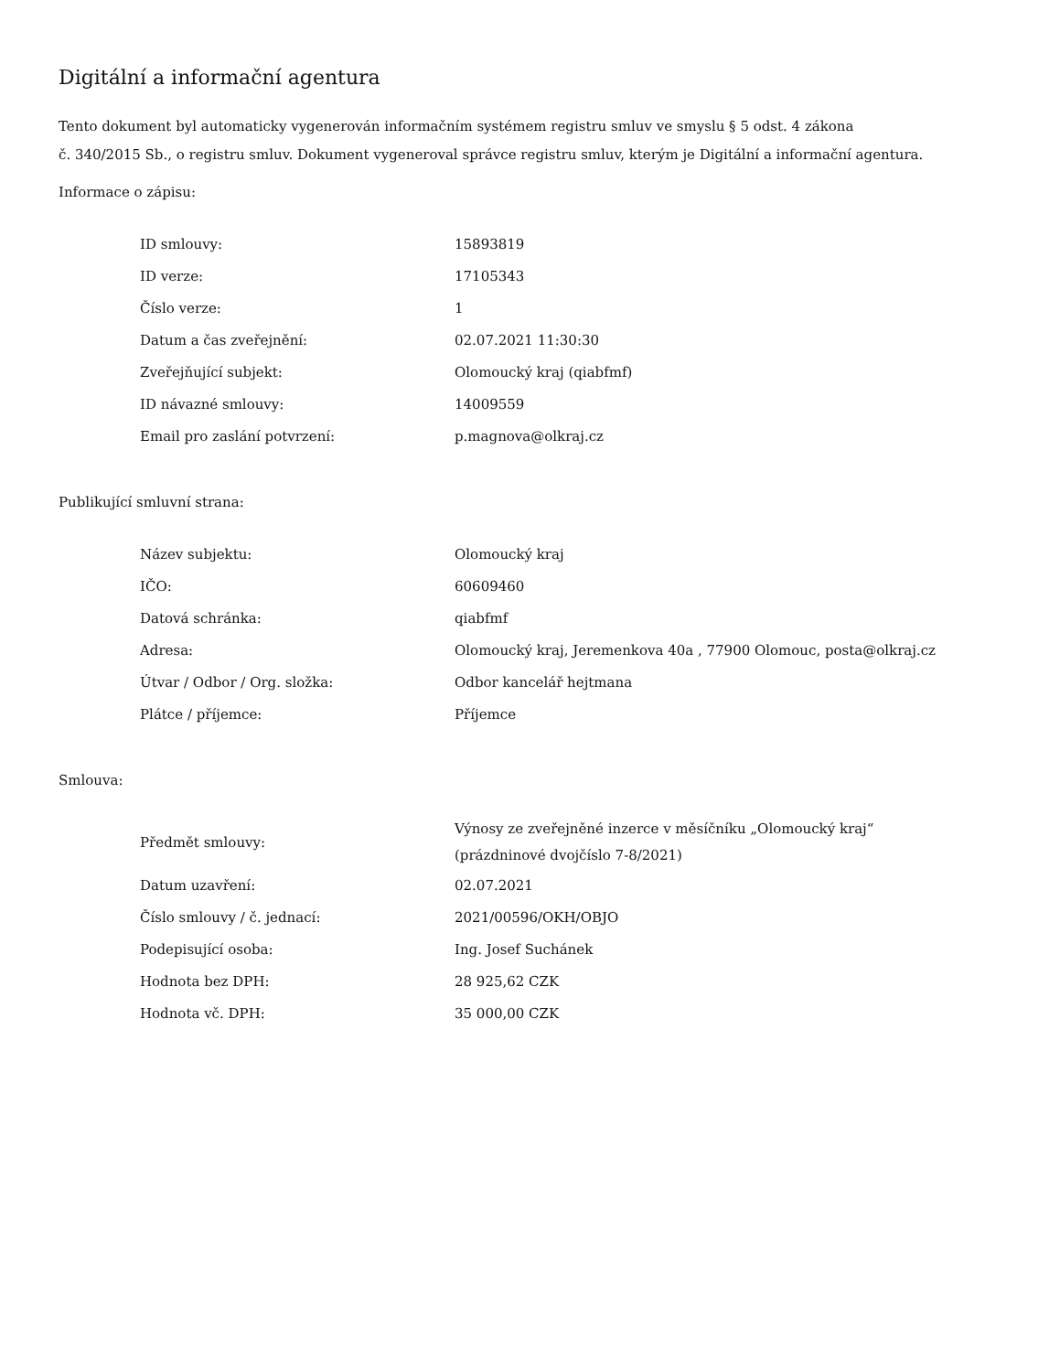Digitální a informační agentura
Tento dokument byl automaticky vygenerován informačním systémem registru smluv ve smyslu § 5 odst. 4 zákona
č. 340/2015 Sb., o registru smluv. Dokument vygeneroval správce registru smluv, kterým je Digitální a informační agentura.
Informace o zápisu:
| ID smlouvy: | 15893819 |
| ID verze: | 17105343 |
| Číslo verze: | 1 |
| Datum a čas zveřejnění: | 02.07.2021 11:30:30 |
| Zveřejňující subjekt: | Olomoucký kraj (qiabfmf) |
| ID návazné smlouvy: | 14009559 |
| Email pro zaslání potvrzení: | p.magnova@olkraj.cz |
Publikující smluvní strana:
| Název subjektu: | Olomoucký kraj |
| IČO: | 60609460 |
| Datová schránka: | qiabfmf |
| Adresa: | Olomoucký kraj, Jeremenkova 40a , 77900 Olomouc, posta@olkraj.cz |
| Útvar / Odbor / Org. složka: | Odbor kancelář hejtmana |
| Plátce / příjemce: | Příjemce |
Smlouva:
| Předmět smlouvy: | Výnosy ze zveřejněné inzerce v měsíčníku „Olomoucký kraj“ (prázdninové dvojčíslo 7-8/2021) |
| Datum uzavření: | 02.07.2021 |
| Číslo smlouvy / č. jednací: | 2021/00596/OKH/OBJO |
| Podepisující osoba: | Ing. Josef Suchánek |
| Hodnota bez DPH: | 28 925,62 CZK |
| Hodnota vč. DPH: | 35 000,00 CZK |